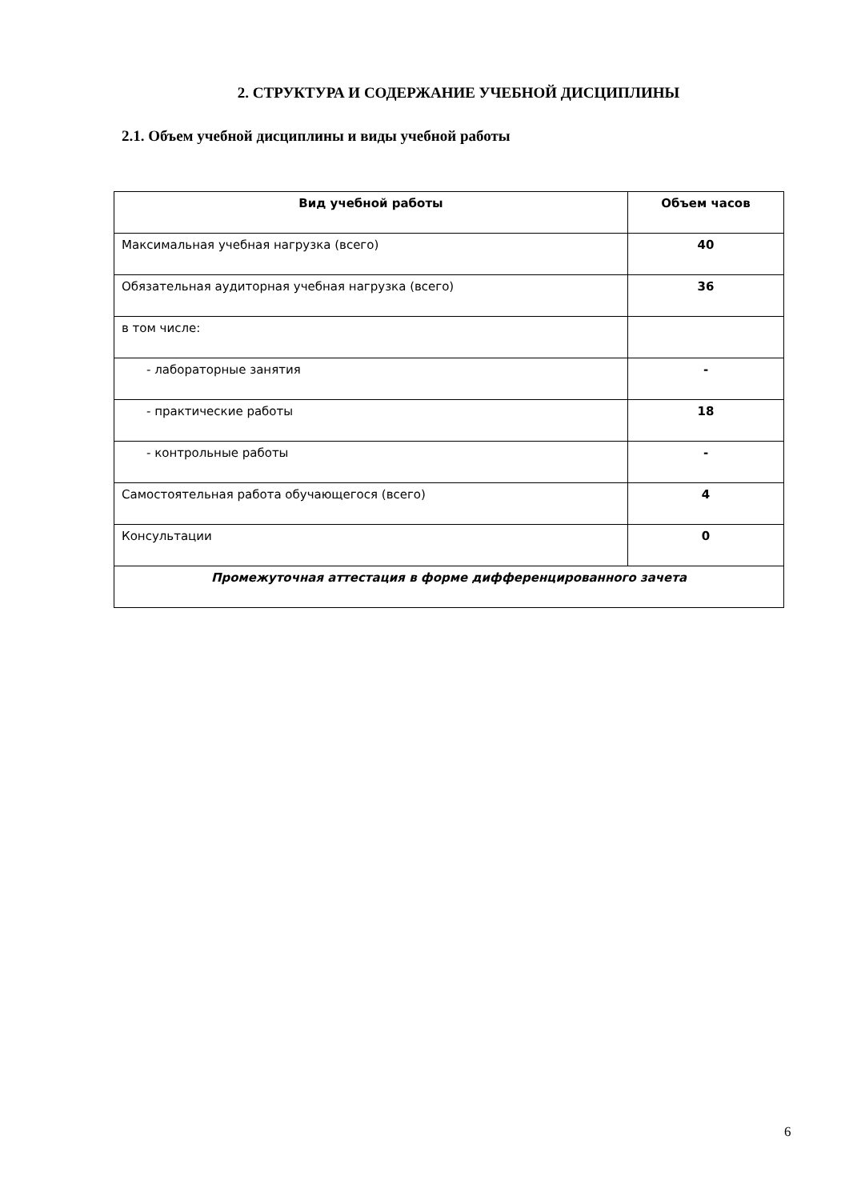2. СТРУКТУРА И СОДЕРЖАНИЕ УЧЕБНОЙ ДИСЦИПЛИНЫ
2.1. Объем учебной дисциплины и виды учебной работы
| Вид учебной работы | Объем часов |
| --- | --- |
| Максимальная учебная нагрузка (всего) | 40 |
| Обязательная аудиторная учебная нагрузка (всего) | 36 |
| в том числе: | |
| - лабораторные занятия | - |
| - практические работы | 18 |
| - контрольные работы | - |
| Самостоятельная работа обучающегося (всего) | 4 |
| Консультации | 0 |
| Промежуточная аттестация в форме дифференцированного зачета | |
6